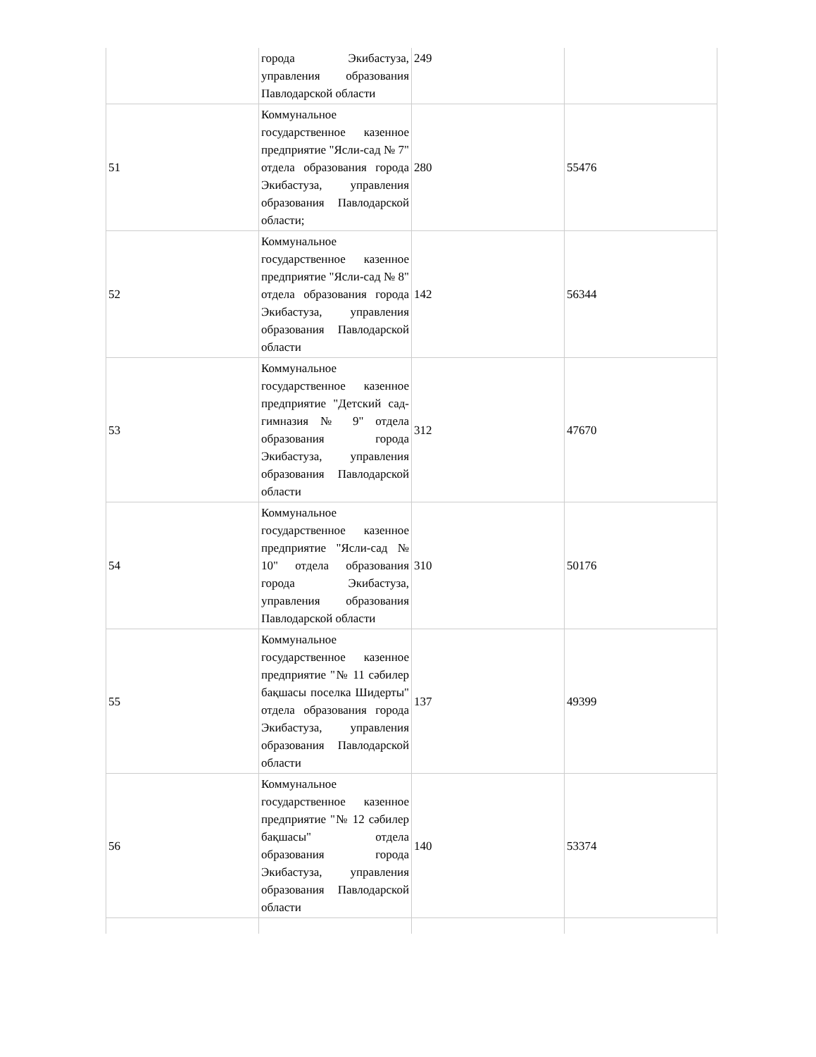| | города Экибастуза, управления образования Павлодарской области | 249 | |
| 51 | Коммунальное государственное казенное предприятие "Ясли-сад № 7" отдела образования города Экибастуза, управления образования Павлодарской области; | 280 | 55476 |
| 52 | Коммунальное государственное казенное предприятие "Ясли-сад № 8" отдела образования города Экибастуза, управления образования Павлодарской области | 142 | 56344 |
| 53 | Коммунальное государственное казенное предприятие "Детский сад-гимназия № 9" отдела образования города Экибастуза, управления образования Павлодарской области | 312 | 47670 |
| 54 | Коммунальное государственное казенное предприятие "Ясли-сад № 10" отдела образования города Экибастуза, управления образования Павлодарской области | 310 | 50176 |
| 55 | Коммунальное государственное казенное предприятие "№ 11 сәбилер бақшасы поселка Шидерты" отдела образования города Экибастуза, управления образования Павлодарской области | 137 | 49399 |
| 56 | Коммунальное государственное казенное предприятие "№ 12 сәбилер бақшасы" отдела образования города Экибастуза, управления образования Павлодарской области | 140 | 53374 |